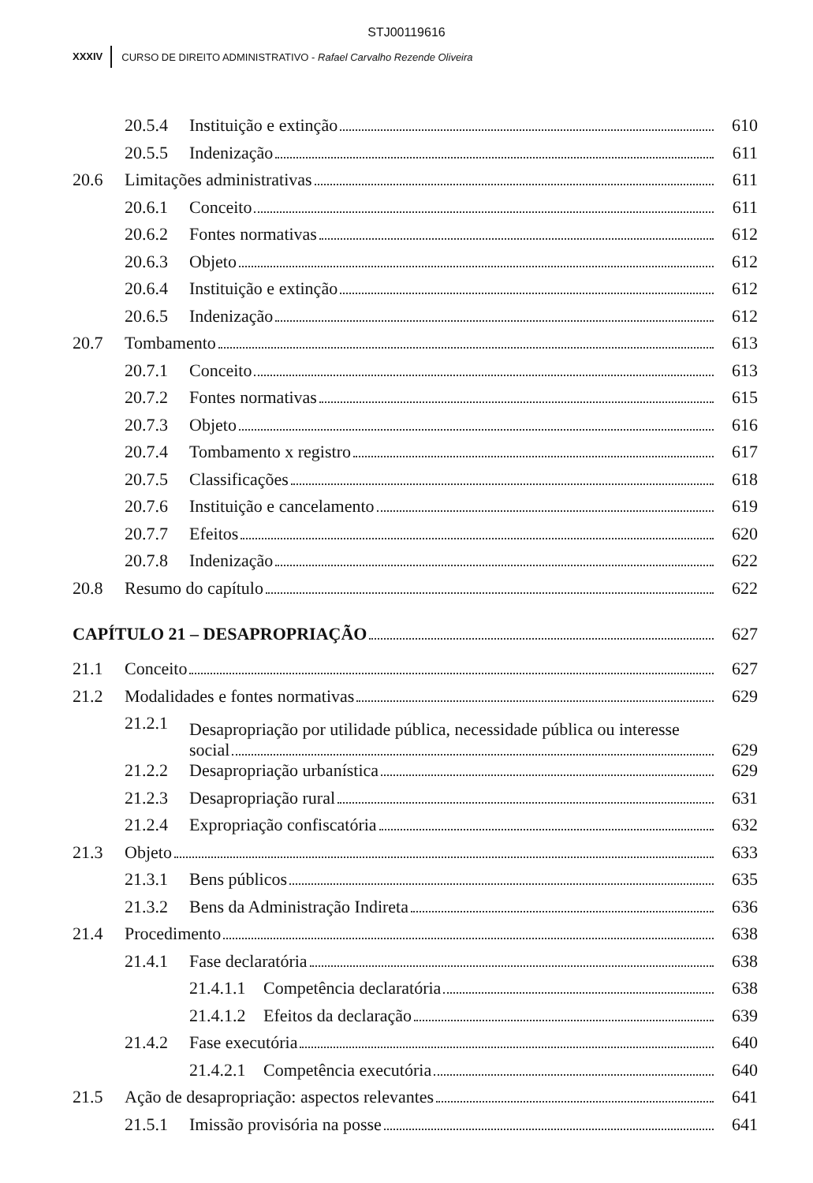STJ00119616
XXXIV CURSO DE DIREITO ADMINISTRATIVO - Rafael Carvalho Rezende Oliveira
20.5.4 Instituição e extinção 610
20.5.5 Indenização 611
20.6 Limitações administrativas 611
20.6.1 Conceito 611
20.6.2 Fontes normativas 612
20.6.3 Objeto 612
20.6.4 Instituição e extinção 612
20.6.5 Indenização 612
20.7 Tombamento 613
20.7.1 Conceito 613
20.7.2 Fontes normativas 615
20.7.3 Objeto 616
20.7.4 Tombamento x registro 617
20.7.5 Classificações 618
20.7.6 Instituição e cancelamento 619
20.7.7 Efeitos 620
20.7.8 Indenização 622
20.8 Resumo do capítulo 622
CAPÍTULO 21 – DESAPROPRIAÇÃO 627
21.1 Conceito 627
21.2 Modalidades e fontes normativas 629
21.2.1 Desapropriação por utilidade pública, necessidade pública ou interesse
social 629
21.2.2 Desapropriação urbanística 629
21.2.3 Desapropriação rural 631
21.2.4 Expropriação confiscatória 632
21.3 Objeto 633
21.3.1 Bens públicos 635
21.3.2 Bens da Administração Indireta 636
21.4 Procedimento 638
21.4.1 Fase declaratória 638
21.4.1.1 Competência declaratória 638
21.4.1.2 Efeitos da declaração 639
21.4.2 Fase executória 640
21.4.2.1 Competência executória 640
21.5 Ação de desapropriação: aspectos relevantes 641
21.5.1 Imissão provisória na posse 641